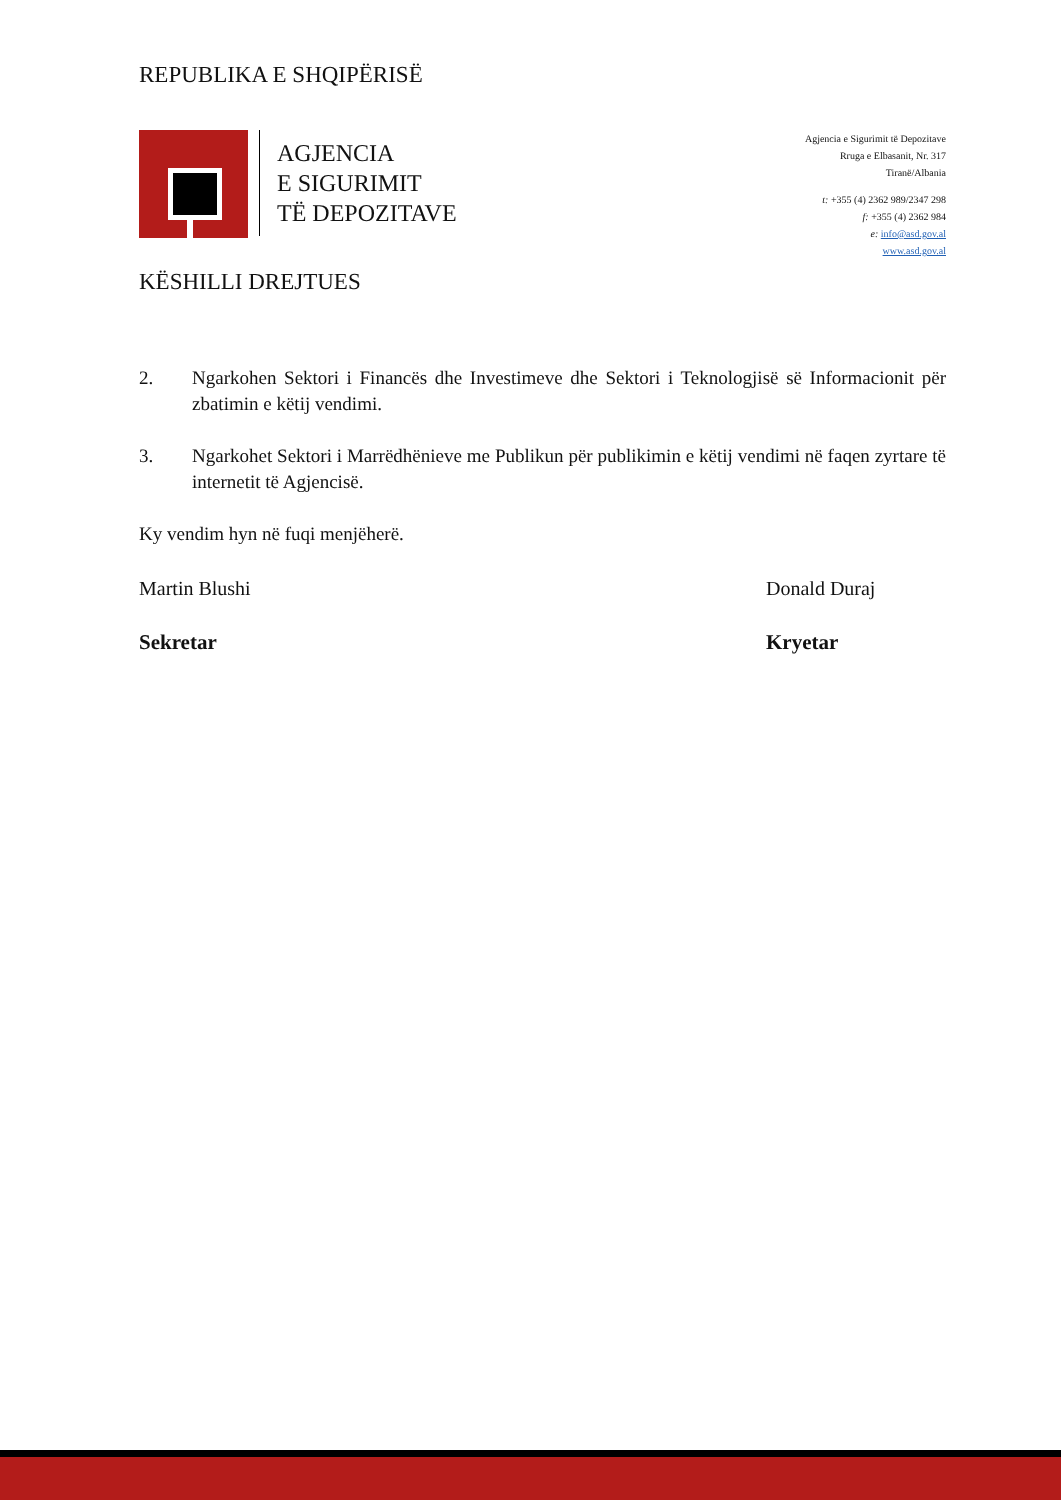REPUBLIKA E SHQIPËRISË
AGJENCIA
E SIGURIMIT
TË DEPOZITAVE
Agjencia e Sigurimit të Depozitave
Rruga e Elbasanit, Nr. 317
Tiranë/Albania
t: +355 (4) 2362 989/2347 298
f: +355 (4) 2362 984
e: info@asd.gov.al
www.asd.gov.al
KËSHILLI DREJTUES
2. Ngarkohen Sektori i Financës dhe Investimeve dhe Sektori i Teknologjisë së Informacionit për zbatimin e këtij vendimi.
3. Ngarkohet Sektori i Marrëdhënieve me Publikun për publikimin e këtij vendimi në faqen zyrtare të internetit të Agjencisë.
Ky vendim hyn në fuqi menjëherë.
Martin Blushi Donald Duraj
Sekretar Kryetar